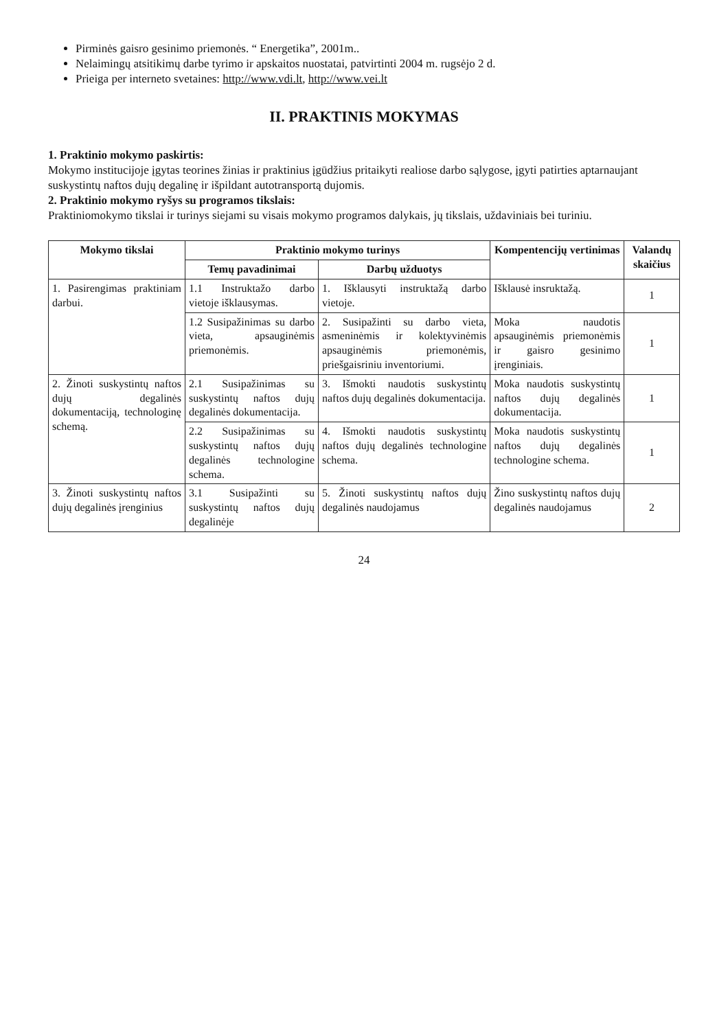Pirminės gaisro gesinimo priemonės. “ Energetika”, 2001m..
Nelaimingų atsitikimų darbe tyrimo ir apskaitos nuostatai, patvirtinti 2004 m. rugsėjo 2 d.
Prieiga per interneto svetaines: http://www.vdi.lt, http://www.vei.lt
II. PRAKTINIS MOKYMAS
1. Praktinio mokymo paskirtis:
Mokymo institucijoje įgytas teorines žinias ir praktinius įgūdžius pritaikyti realiose darbo sąlygose, įgyti patirties aptarnaujant suskystintų naftos dujų degalinę ir išpildant autotransportą dujomis.
2. Praktinio mokymo ryšys su programos tikslais:
Praktiniomokymo tikslai ir turinys siejami su visais mokymo programos dalykais, jų tikslais, uždaviniais bei turiniu.
| Mokymo tikslai | Praktinio mokymo turinys | | Kompentencijų vertinimas | Valandų skaičius |
| --- | --- | --- | --- | --- |
| | Temų pavadinimai | Darbų užduotys | | |
| 1. Pasirengimas praktiniam darbui. | 1.1 Instruktažo darbo vietoje išklausymas. | 1. Išklausyti instruktažą darbo vietoje. | Išklausė insruktažą. | 1 |
| | 1.2 Susipažinimas su darbo vieta, apsauginėmis priemonėmis. | 2. Susipažinti su darbo vieta, asmeninėmis ir kolektyvinėmis apsauginėmis priemonėmis, priešgaisriniu inventoriumi. | Moka naudotis apsauginėmis priemonėmis ir gaisro gesinimo įrenginiais. | 1 |
| 2. Žinoti suskystintų naftos dujų degalinės dokumentaciją, technologinę schemą. | 2.1 Susipažinimas su suskystintų naftos dujų degalinės dokumentacija. | 3. Išmokti naudotis suskystintų naftos dujų degalinės dokumentacija. | Moka naudotis suskystintų naftos dujų degalinės dokumentacija. | 1 |
| | 2.2 Susipažinimas su suskystintų naftos dujų degalinės technologine schema. | 4. Išmokti naudotis suskystintų naftos dujų degalinės technologine schema. | Moka naudotis suskystintų naftos dujų degalinės technologine schema. | 1 |
| 3. Žinoti suskystintų naftos dujų degalinės įrenginius | 3.1 Susipažinti su suskystintų naftos dujų degalinėje | 5. Žinoti suskystintų naftos dujų degalinės naudojamus | Žino suskystintų naftos dujų degalinės naudojamus | 2 |
24